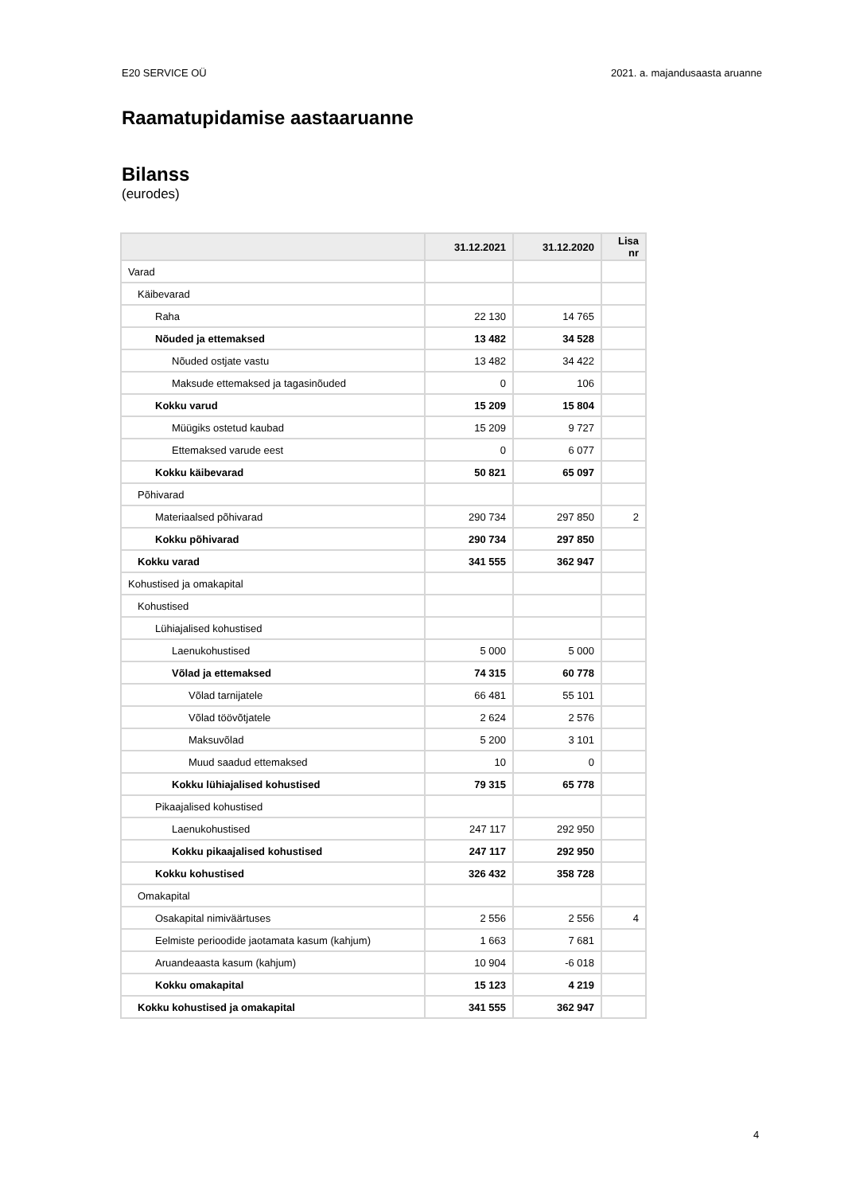E20 SERVICE OÜ 2021. a. majandusaasta aruanne
Raamatupidamise aastaaruanne
Bilanss
(eurodes)
| | 31.12.2021 | 31.12.2020 | Lisa nr |
| --- | --- | --- | --- |
| Varad | | | |
| Käibevarad | | | |
| Raha | 22 130 | 14 765 | |
| Nõuded ja ettemaksed | 13 482 | 34 528 | |
| Nõuded ostjate vastu | 13 482 | 34 422 | |
| Maksude ettemaksed ja tagasinõuded | 0 | 106 | |
| Kokku varud | 15 209 | 15 804 | |
| Müügiks ostetud kaubad | 15 209 | 9 727 | |
| Ettemaksed varude eest | 0 | 6 077 | |
| Kokku käibevarad | 50 821 | 65 097 | |
| Põhivarad | | | |
| Materiaalsed põhivarad | 290 734 | 297 850 | 2 |
| Kokku põhivarad | 290 734 | 297 850 | |
| Kokku varad | 341 555 | 362 947 | |
| Kohustised ja omakapital | | | |
| Kohustised | | | |
| Lühiajalised kohustised | | | |
| Laenukohustised | 5 000 | 5 000 | |
| Võlad ja ettemaksed | 74 315 | 60 778 | |
| Võlad tarnijatele | 66 481 | 55 101 | |
| Võlad töövõtjatele | 2 624 | 2 576 | |
| Maksuvõlad | 5 200 | 3 101 | |
| Muud saadud ettemaksed | 10 | 0 | |
| Kokku lühiajalised kohustised | 79 315 | 65 778 | |
| Pikaajalised kohustised | | | |
| Laenukohustised | 247 117 | 292 950 | |
| Kokku pikaajalised kohustised | 247 117 | 292 950 | |
| Kokku kohustised | 326 432 | 358 728 | |
| Omakapital | | | |
| Osakapital nimiväärtuses | 2 556 | 2 556 | 4 |
| Eelmiste perioodide jaotamata kasum (kahjum) | 1 663 | 7 681 | |
| Aruandeaasta kasum (kahjum) | 10 904 | -6 018 | |
| Kokku omakapital | 15 123 | 4 219 | |
| Kokku kohustised ja omakapital | 341 555 | 362 947 | |
4